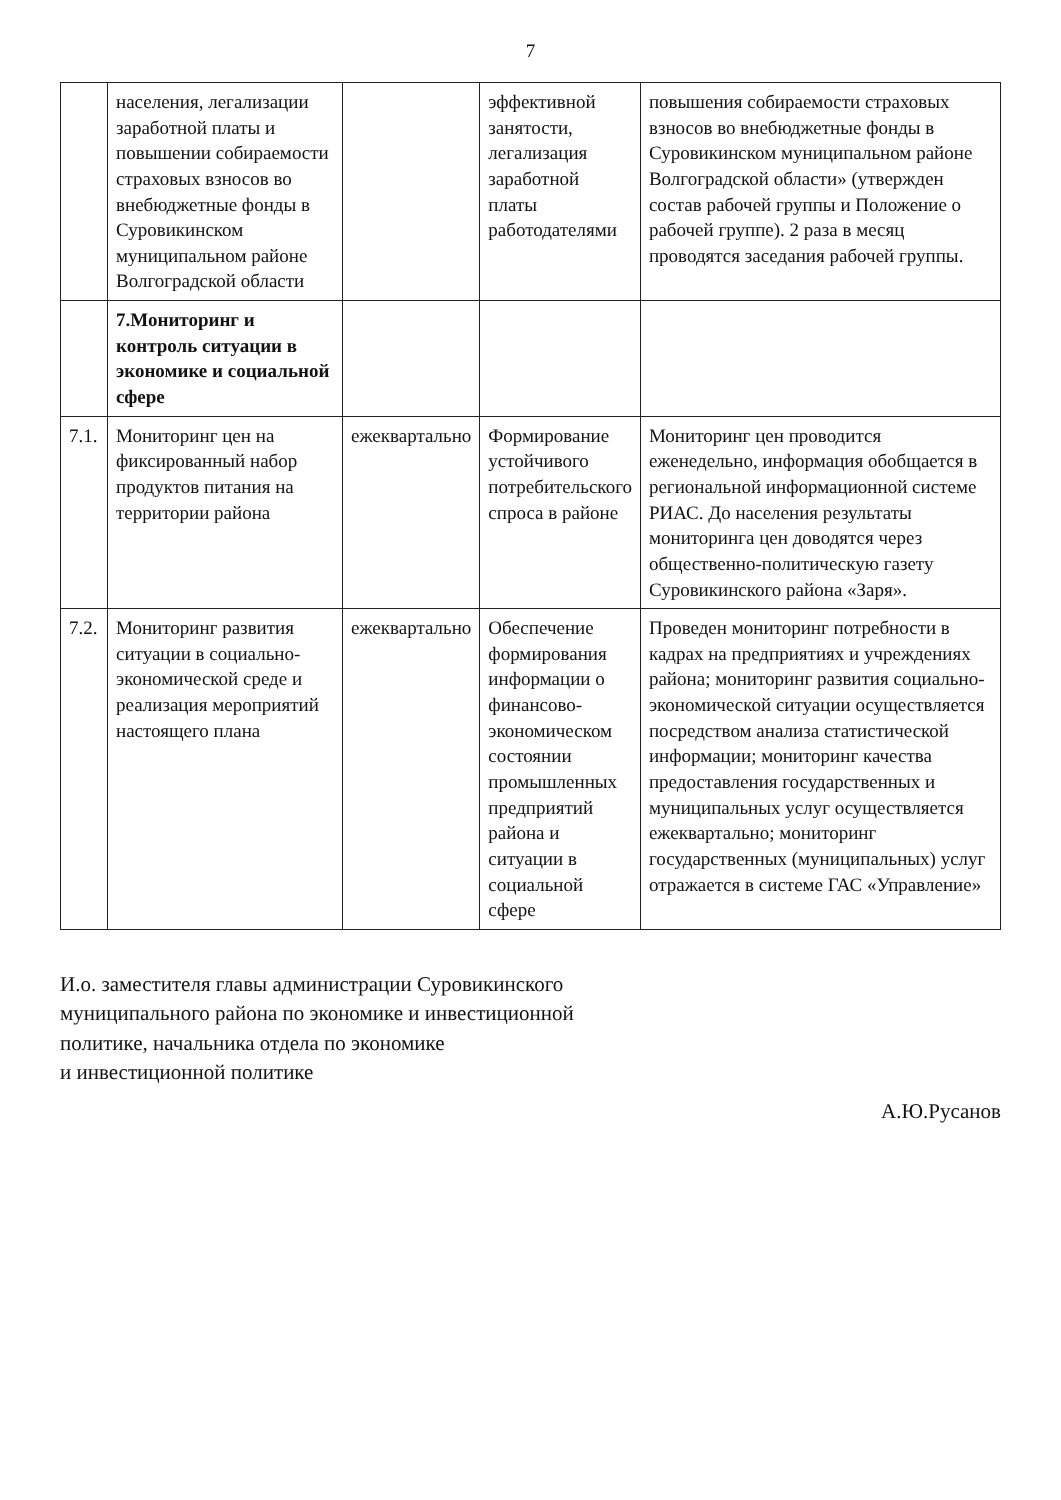7
| | населения, легализации заработной платы и повышении собираемости страховых взносов во внебюджетные фонды в Суровикинском муниципальном районе Волгоградской области | | эффективной занятости, легализация заработной платы работодателями | повышения собираемости страховых взносов во внебюджетные фонды в Суровикинском муниципальном районе Волгоградской области» (утвержден состав рабочей группы и Положение о рабочей группе). 2 раза в месяц проводятся заседания рабочей группы. |
| | 7.Мониторинг и контроль ситуации в экономике и социальной сфере | | | |
| 7.1. | Мониторинг цен на фиксированный набор продуктов питания на территории района | ежеквартально | Формирование устойчивого потребительского спроса в районе | Мониторинг цен проводится еженедельно, информация обобщается в региональной информационной системе РИАС. До населения результаты мониторинга цен доводятся через общественно-политическую газету Суровикинского района «Заря». |
| 7.2. | Мониторинг развития ситуации в социально-экономической среде и реализация мероприятий настоящего плана | ежеквартально | Обеспечение формирования информации о финансово-экономическом состоянии промышленных предприятий района и ситуации в социальной сфере | Проведен мониторинг потребности в кадрах на предприятиях и учреждениях района; мониторинг развития социально- экономической ситуации осуществляется посредством анализа статистической информации; мониторинг качества предоставления государственных и муниципальных услуг осуществляется ежеквартально; мониторинг государственных (муниципальных) услуг отражается в системе ГАС «Управление» |
И.о. заместителя главы администрации Суровикинского
муниципального района по экономике и инвестиционной
политике, начальника отдела по экономике
и инвестиционной политике
А.Ю.Русанов